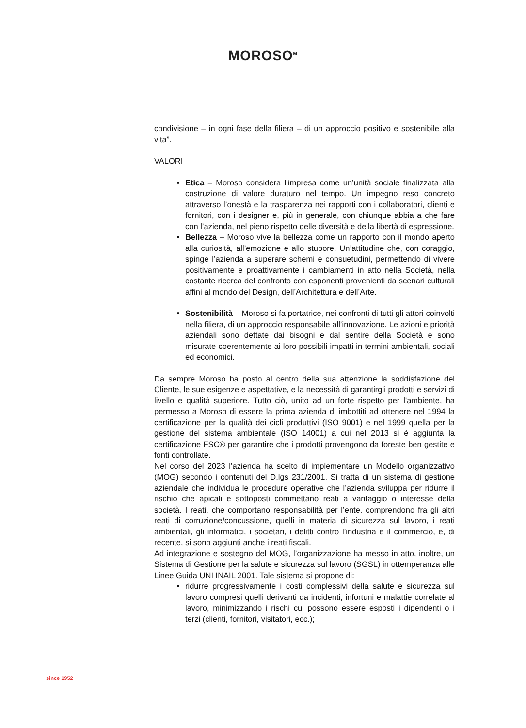MOROSO<sup>M</sup>
condivisione – in ogni fase della filiera – di un approccio positivo e sostenibile alla vita”.
VALORI
Etica – Moroso considera l’impresa come un’unità sociale finalizzata alla costruzione di valore duraturo nel tempo. Un impegno reso concreto attraverso l’onestà e la trasparenza nei rapporti con i collaboratori, clienti e fornitori, con i designer e, più in generale, con chiunque abbia a che fare con l’azienda, nel pieno rispetto delle diversità e della libertà di espressione.
Bellezza – Moroso vive la bellezza come un rapporto con il mondo aperto alla curiosità, all’emozione e allo stupore. Un’attitudine che, con coraggio, spinge l’azienda a superare schemi e consuetudini, permettendo di vivere positivamente e proattivamente i cambiamenti in atto nella Società, nella costante ricerca del confronto con esponenti provenienti da scenari culturali affini al mondo del Design, dell’Architettura e dell’Arte.
Sostenibilità – Moroso si fa portatrice, nei confronti di tutti gli attori coinvolti nella filiera, di un approccio responsabile all’innovazione. Le azioni e priorità aziendali sono dettate dai bisogni e dal sentire della Società e sono misurate coerentemente ai loro possibili impatti in termini ambientali, sociali ed economici.
Da sempre Moroso ha posto al centro della sua attenzione la soddisfazione del Cliente, le sue esigenze e aspettative, e la necessità di garantirgli prodotti e servizi di livello e qualità superiore. Tutto ciò, unito ad un forte rispetto per l'ambiente, ha permesso a Moroso di essere la prima azienda di imbottiti ad ottenere nel 1994 la certificazione per la qualità dei cicli produttivi (ISO 9001) e nel 1999 quella per la gestione del sistema ambientale (ISO 14001) a cui nel 2013 si è aggiunta la certificazione FSC® per garantire che i prodotti provengono da foreste ben gestite e fonti controllate.
Nel corso del 2023 l’azienda ha scelto di implementare un Modello organizzativo (MOG) secondo i contenuti del D.lgs 231/2001. Si tratta di un sistema di gestione aziendale che individua le procedure operative che l’azienda sviluppa per ridurre il rischio che apicali e sottoposti commettano reati a vantaggio o interesse della società. I reati, che comportano responsabilità per l’ente, comprendono fra gli altri reati di corruzione/concussione, quelli in materia di sicurezza sul lavoro, i reati ambientali, gli informatici, i societari, i delitti contro l’industria e il commercio, e, di recente, si sono aggiunti anche i reati fiscali.
Ad integrazione e sostegno del MOG, l’organizzazione ha messo in atto, inoltre, un Sistema di Gestione per la salute e sicurezza sul lavoro (SGSL) in ottemperanza alle Linee Guida UNI INAIL 2001. Tale sistema si propone di:
ridurre progressivamente i costi complessivi della salute e sicurezza sul lavoro compresi quelli derivanti da incidenti, infortuni e malattie correlate al lavoro, minimizzando i rischi cui possono essere esposti i dipendenti o i terzi (clienti, fornitori, visitatori, ecc.);
since 1952